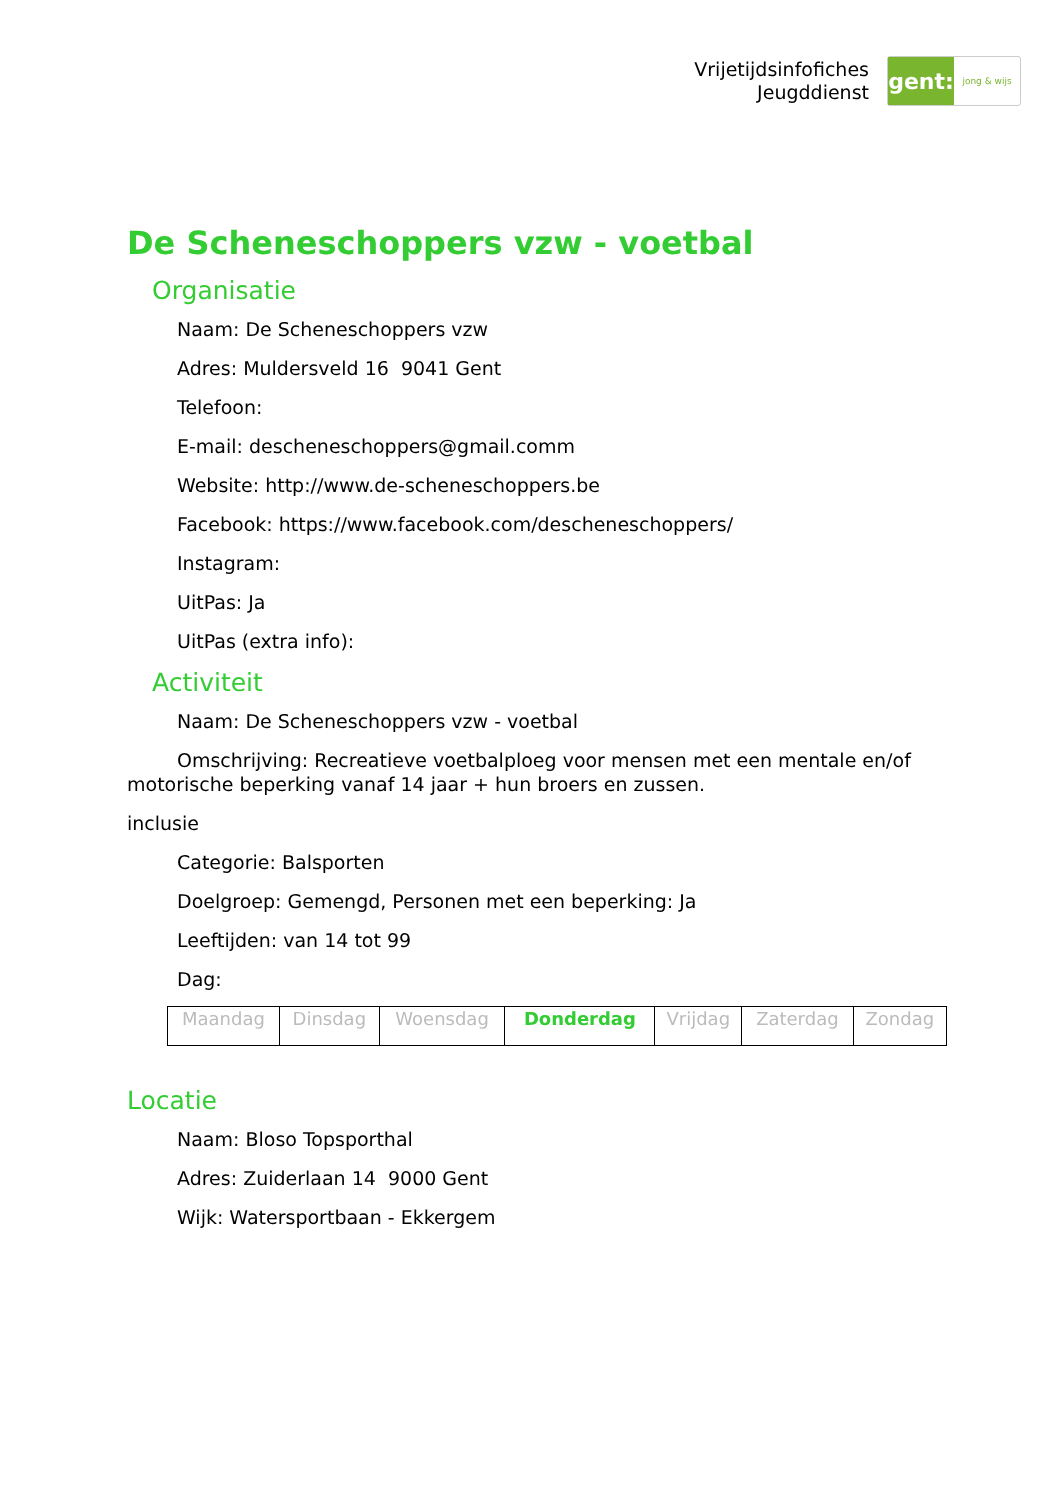Vrijetijdsinfofiches
Jeugddienst
gent:
jong & wijs
De Scheneschoppers vzw - voetbal
Organisatie
Naam: De Scheneschoppers vzw
Adres: Muldersveld 16 9041 Gent
Telefoon:
E-mail: descheneschoppers@gmail.comm
Website: http://www.de-scheneschoppers.be
Facebook: https://www.facebook.com/descheneschoppers/
Instagram:
UitPas: Ja
UitPas (extra info):
Activiteit
Naam: De Scheneschoppers vzw - voetbal
Omschrijving: Recreatieve voetbalploeg voor mensen met een mentale en/of motorische beperking vanaf 14 jaar + hun broers en zussen.
inclusie
Categorie: Balsporten
Doelgroep: Gemengd, Personen met een beperking: Ja
Leeftijden: van 14 tot 99
Dag:
| Maandag | Dinsdag | Woensdag | Donderdag | Vrijdag | Zaterdag | Zondag |
Locatie
Naam: Bloso Topsporthal
Adres: Zuiderlaan 14 9000 Gent
Wijk: Watersportbaan - Ekkergem